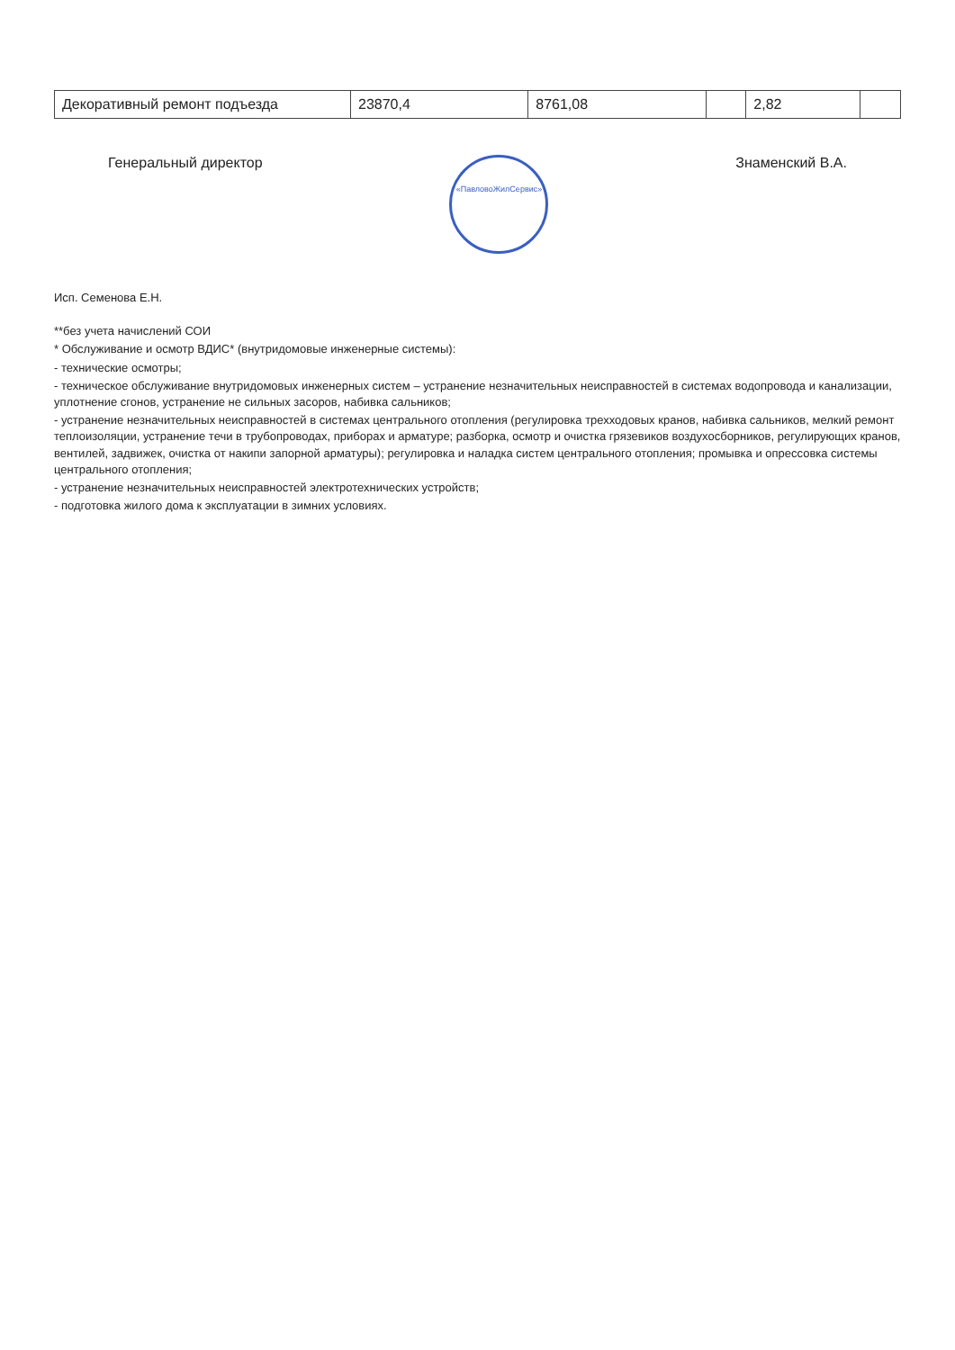| Декоративный ремонт подъезда | 23870,4 | 8761,08 | | 2,82 | |
Генеральный директор «ПавловоЖилСервис» Знаменский В.А.
Исп. Семенова Е.Н.
**без учета начислений СОИ
* Обслуживание и осмотр ВДИС* (внутридомовые инженерные системы):
- технические осмотры;
- техническое обслуживание внутридомовых инженерных систем – устранение незначительных неисправностей в системах водопровода и канализации, уплотнение сгонов, устранение не сильных засоров, набивка сальников;
- устранение незначительных неисправностей в системах центрального отопления (регулировка трехходовых кранов, набивка сальников, мелкий ремонт теплоизоляции, устранение течи в трубопроводах, приборах и арматуре; разборка, осмотр и очистка грязевиков воздухосборников, регулирующих кранов, вентилей, задвижек, очистка от накипи запорной арматуры); регулировка и наладка систем центрального отопления; промывка и опрессовка системы центрального отопления;
- устранение незначительных неисправностей электротехнических устройств;
- подготовка жилого дома к эксплуатации в зимних условиях.